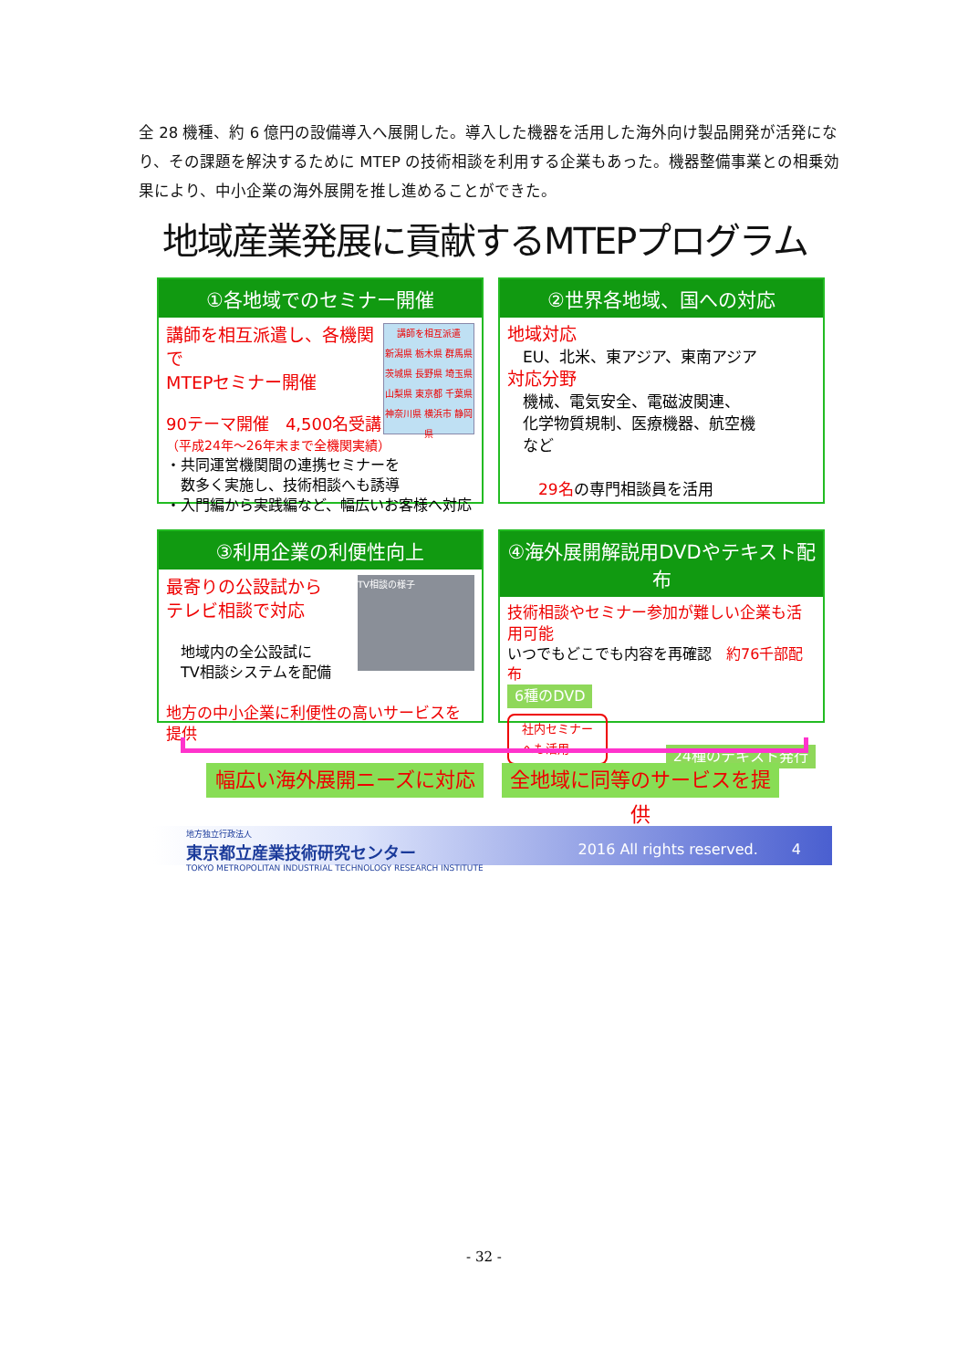全 28 機種、約 6 億円の設備導入へ展開した。導入した機器を活用した海外向け製品開発が活発になり、その課題を解決するために MTEP の技術相談を利用する企業もあった。機器整備事業との相乗効果により、中小企業の海外展開を推し進めることができた。
地域産業発展に貢献するMTEPプログラム
①各地域でのセミナー開催
講師を相互派遣
新潟県 栃木県 群馬県 茨城県 長野県 埼玉県 山梨県 東京都 千葉県 神奈川県 横浜市 静岡県
講師を相互派遣し、各機関で
MTEPセミナー開催
90テーマ開催　4,500名受講
（平成24年～26年末まで全機関実績）
・共同運営機関間の連携セミナーを
　数多く実施し、技術相談へも誘導
・入門編から実践編など、幅広いお客様へ対応
②世界各地域、国への対応
地域対応
　EU、北米、東アジア、東南アジア
対応分野
　機械、電気安全、電磁波関連、
　化学物質規制、医療機器、航空機
　など
　　29名の専門相談員を活用
③利用企業の利便性向上
TV相談の様子
最寄りの公設試から
テレビ相談で対応
　地域内の全公設試に
　TV相談システムを配備
地方の中小企業に利便性の高いサービスを提供
④海外展開解説用DVDやテキスト配布
技術相談やセミナー参加が難しい企業も活用可能
いつでもどこでも内容を再確認　約76千部配布
6種のDVD
社内セミナー
へも活用 24種のテキスト発行
幅広い海外展開ニーズに対応
全地域に同等のサービスを提供
地方独立行政法人
東京都立産業技術研究センター
TOKYO METROPOLITAN INDUSTRIAL TECHNOLOGY RESEARCH INSTITUTE
2016 All rights reserved.　　 4
- 32 -